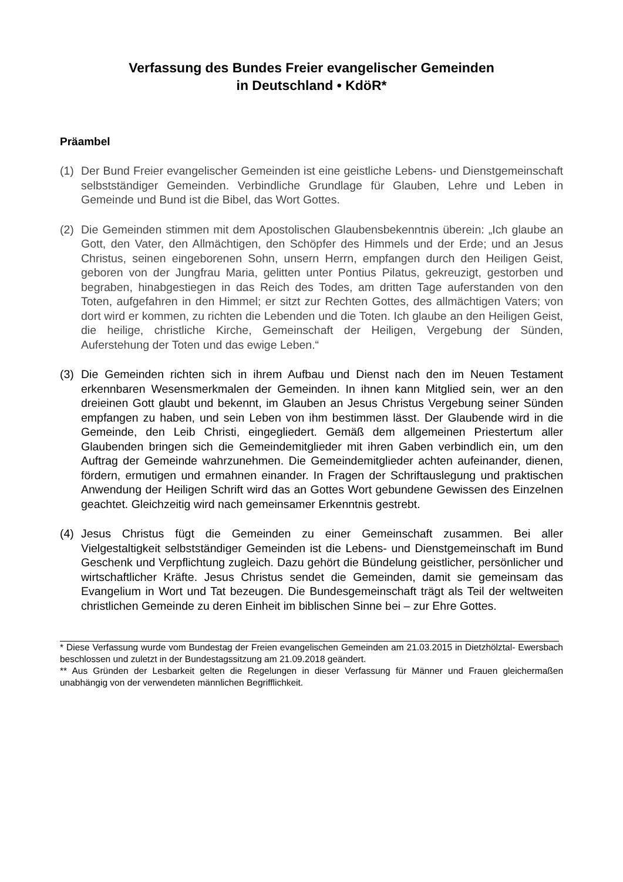Verfassung des Bundes Freier evangelischer Gemeinden
in Deutschland • KdöR*
Präambel
(1) Der Bund Freier evangelischer Gemeinden ist eine geistliche Lebens- und Dienstgemeinschaft selbstständiger Gemeinden. Verbindliche Grundlage für Glauben, Lehre und Leben in Gemeinde und Bund ist die Bibel, das Wort Gottes.
(2) Die Gemeinden stimmen mit dem Apostolischen Glaubensbekenntnis überein: „Ich glaube an Gott, den Vater, den Allmächtigen, den Schöpfer des Himmels und der Erde; und an Jesus Christus, seinen eingeborenen Sohn, unsern Herrn, empfangen durch den Heiligen Geist, geboren von der Jungfrau Maria, gelitten unter Pontius Pilatus, gekreuzigt, gestorben und begraben, hinabgestiegen in das Reich des Todes, am dritten Tage auferstanden von den Toten, aufgefahren in den Himmel; er sitzt zur Rechten Gottes, des allmächtigen Vaters; von dort wird er kommen, zu richten die Lebenden und die Toten. Ich glaube an den Heiligen Geist, die heilige, christliche Kirche, Gemeinschaft der Heiligen, Vergebung der Sünden, Auferstehung der Toten und das ewige Leben.“
(3) Die Gemeinden richten sich in ihrem Aufbau und Dienst nach den im Neuen Testament erkennbaren Wesensmerkmalen der Gemeinden. In ihnen kann Mitglied sein, wer an den dreieinen Gott glaubt und bekennt, im Glauben an Jesus Christus Vergebung seiner Sünden empfangen zu haben, und sein Leben von ihm bestimmen lässt. Der Glaubende wird in die Gemeinde, den Leib Christi, eingegliedert. Gemäß dem allgemeinen Priestertum aller Glaubenden bringen sich die Gemeindemitglieder mit ihren Gaben verbindlich ein, um den Auftrag der Gemeinde wahrzunehmen. Die Gemeindemitglieder achten aufeinander, dienen, fördern, ermutigen und ermahnen einander. In Fragen der Schriftauslegung und praktischen Anwendung der Heiligen Schrift wird das an Gottes Wort gebundene Gewissen des Einzelnen geachtet. Gleichzeitig wird nach gemeinsamer Erkenntnis gestrebt.
(4) Jesus Christus fügt die Gemeinden zu einer Gemeinschaft zusammen. Bei aller Vielgestaltigkeit selbstständiger Gemeinden ist die Lebens- und Dienstgemeinschaft im Bund Geschenk und Verpflichtung zugleich. Dazu gehört die Bündelung geistlicher, persönlicher und wirtschaftlicher Kräfte. Jesus Christus sendet die Gemeinden, damit sie gemeinsam das Evangelium in Wort und Tat bezeugen. Die Bundesgemeinschaft trägt als Teil der weltweiten christlichen Gemeinde zu deren Einheit im biblischen Sinne bei – zur Ehre Gottes.
* Diese Verfassung wurde vom Bundestag der Freien evangelischen Gemeinden am 21.03.2015 in Dietzhölztal- Ewersbach beschlossen und zuletzt in der Bundestagssitzung am 21.09.2018 geändert.
** Aus Gründen der Lesbarkeit gelten die Regelungen in dieser Verfassung für Männer und Frauen gleichermaßen unabhängig von der verwendeten männlichen Begrifflichkeit.